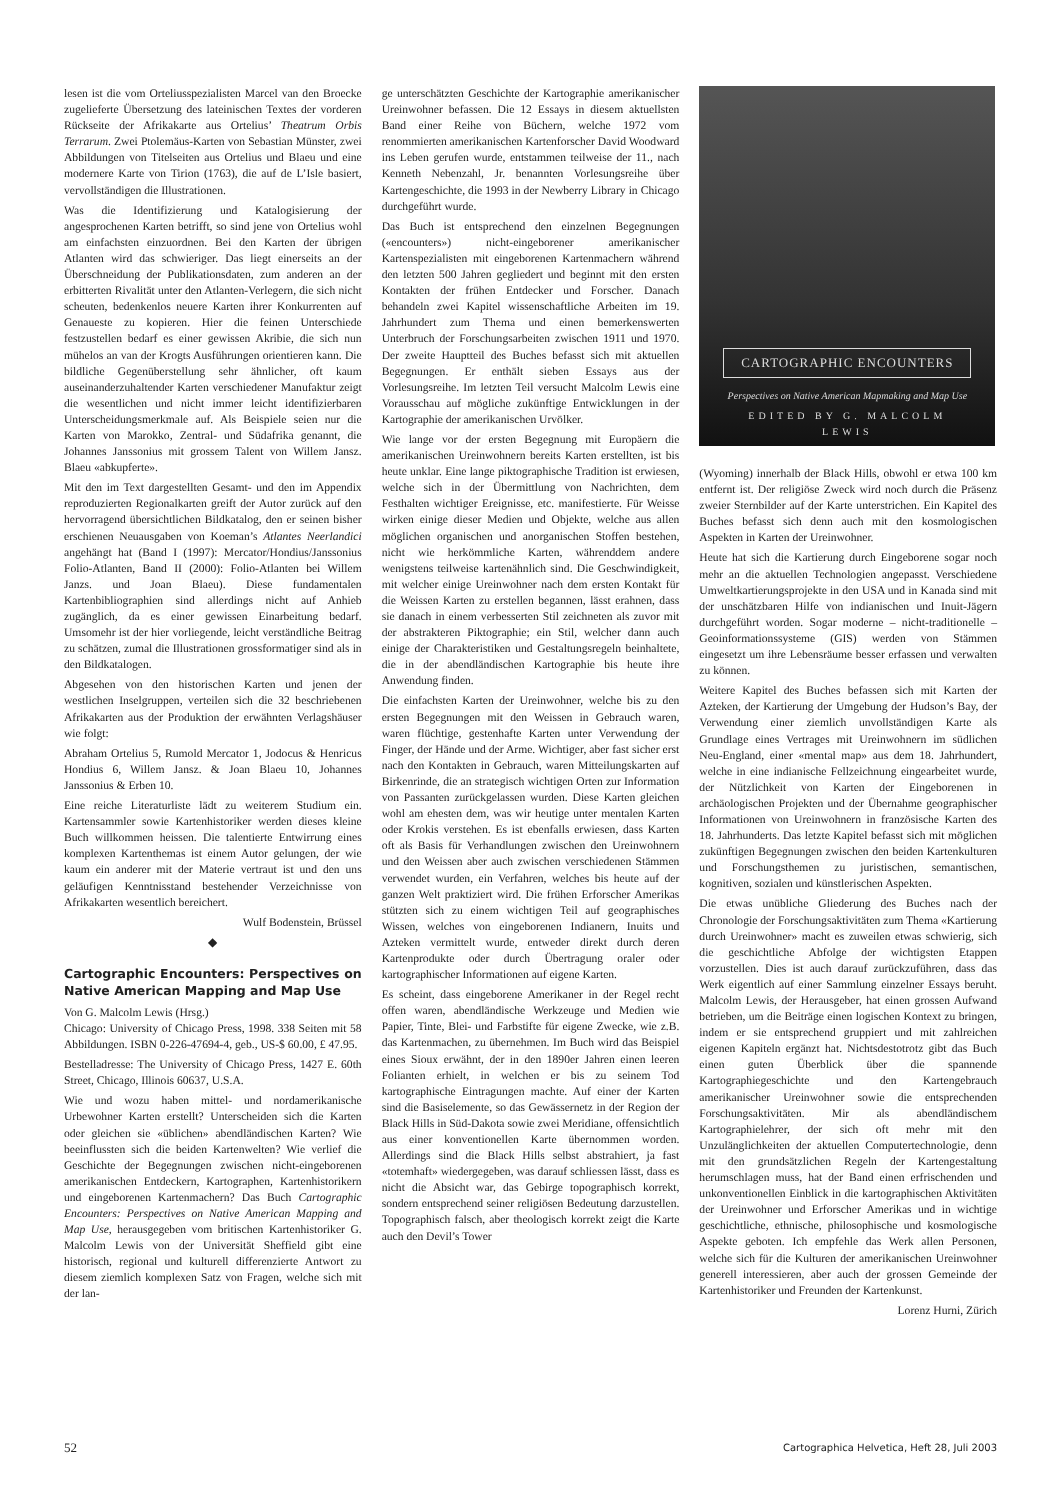lesen ist die vom Orteliusspezialisten Marcel van den Broecke zugelieferte Übersetzung des lateinischen Textes der vorderen Rückseite der Afrikakarte aus Ortelius’ Theatrum Orbis Terrarum. Zwei Ptolemäus-Karten von Sebastian Münster, zwei Abbildungen von Titelseiten aus Ortelius und Blaeu und eine modernere Karte von Tirion (1763), die auf de L’Isle basiert, vervollständigen die Illustrationen.
Was die Identifizierung und Katalogisierung der angesprochenen Karten betrifft, so sind jene von Ortelius wohl am einfachsten einzuordnen. Bei den Karten der übrigen Atlanten wird das schwieriger. Das liegt einerseits an der Überschneidung der Publikationsdaten, zum anderen an der erbitterten Rivalität unter den Atlanten-Verlegern, die sich nicht scheuten, bedenkenlos neuere Karten ihrer Konkurrenten auf Genaueste zu kopieren. Hier die feinen Unterschiede festzustellen bedarf es einer gewissen Akribie, die sich nun mühelos an van der Krogts Ausführungen orientieren kann. Die bildliche Gegenüberstellung sehr ähnlicher, oft kaum auseinanderzuhaltender Karten verschiedener Manufaktur zeigt die wesentlichen und nicht immer leicht identifizierbaren Unterscheidungsmerkmale auf. Als Beispiele seien nur die Karten von Marokko, Zentral- und Südafrika genannt, die Johannes Janssonius mit grossem Talent von Willem Jansz. Blaeu «abkupferte».
Mit den im Text dargestellten Gesamt- und den im Appendix reproduzierten Regionalkarten greift der Autor zurück auf den hervorragend übersichtlichen Bildkatalog, den er seinen bisher erschienen Neuausgaben von Koeman’s Atlantes Neerlandici angehängt hat (Band I (1997): Mercator/Hondius/Janssonius Folio-Atlanten, Band II (2000): Folio-Atlanten bei Willem Janzs. und Joan Blaeu). Diese fundamentalen Kartenbibliographien sind allerdings nicht auf Anhieb zugänglich, da es einer gewissen Einarbeitung bedarf. Umsomehr ist der hier vorliegende, leicht verständliche Beitrag zu schätzen, zumal die Illustrationen grossformatiger sind als in den Bildkatalogen.
Abgesehen von den historischen Karten und jenen der westlichen Inselgruppen, verteilen sich die 32 beschriebenen Afrikakarten aus der Produktion der erwähnten Verlagshäuser wie folgt:
Abraham Ortelius 5, Rumold Mercator 1, Jodocus & Henricus Hondius 6, Willem Jansz. & Joan Blaeu 10, Johannes Janssonius & Erben 10.
Eine reiche Literaturliste lädt zu weiterem Studium ein. Kartensammler sowie Kartenhistoriker werden dieses kleine Buch willkommen heissen. Die talentierte Entwirrung eines komplexen Kartenthemas ist einem Autor gelungen, der wie kaum ein anderer mit der Materie vertraut ist und den uns geläufigen Kenntnisstand bestehender Verzeichnisse von Afrikakarten wesentlich bereichert.
Wulf Bodenstein, Brüssel
◆
Cartographic Encounters: Perspectives on Native American Mapping and Map Use
Von G. Malcolm Lewis (Hrsg.)
Chicago: University of Chicago Press, 1998. 338 Seiten mit 58 Abbildungen. ISBN 0-226-47694-4, geb., US-$ 60.00, £ 47.95.
Bestelladresse: The University of Chicago Press, 1427 E. 60th Street, Chicago, Illinois 60637, U.S.A.
Wie und wozu haben mittel- und nordamerikanische Urbewohner Karten erstellt? Unterscheiden sich die Karten oder gleichen sie «üblichen» abendländischen Karten? Wie beeinflussten sich die beiden Kartenwelten? Wie verlief die Geschichte der Begegnungen zwischen nicht-eingeborenen amerikanischen Entdeckern, Kartographen, Kartenhistorikern und eingeborenen Kartenmachern? Das Buch Cartographic Encounters: Perspectives on Native American Mapping and Map Use, herausgegeben vom britischen Kartenhistoriker G. Malcolm Lewis von der Universität Sheffield gibt eine historisch, regional und kulturell differenzierte Antwort zu diesem ziemlich komplexen Satz von Fragen, welche sich mit der lan-
ge unterschätzten Geschichte der Kartographie amerikanischer Ureinwohner befassen. Die 12 Essays in diesem aktuellsten Band einer Reihe von Büchern, welche 1972 vom renommierten amerikanischen Kartenforscher David Woodward ins Leben gerufen wurde, entstammen teilweise der 11., nach Kenneth Nebenzahl, Jr. benannten Vorlesungsreihe über Kartengeschichte, die 1993 in der Newberry Library in Chicago durchgeführt wurde.
Das Buch ist entsprechend den einzelnen Begegnungen («encounters») nicht-eingeborener amerikanischer Kartenspezialisten mit eingeborenen Kartenmachern während den letzten 500 Jahren gegliedert und beginnt mit den ersten Kontakten der frühen Entdecker und Forscher. Danach behandeln zwei Kapitel wissenschaftliche Arbeiten im 19. Jahrhundert zum Thema und einen bemerkenswerten Unterbruch der Forschungsarbeiten zwischen 1911 und 1970. Der zweite Hauptteil des Buches befasst sich mit aktuellen Begegnungen. Er enthält sieben Essays aus der Vorlesungsreihe. Im letzten Teil versucht Malcolm Lewis eine Vorausschau auf mögliche zukünftige Entwicklungen in der Kartographie der amerikanischen Urvölker.
Wie lange vor der ersten Begegnung mit Europäern die amerikanischen Ureinwohnern bereits Karten erstellten, ist bis heute unklar. Eine lange piktographische Tradition ist erwiesen, welche sich in der Übermittlung von Nachrichten, dem Festhalten wichtiger Ereignisse, etc. manifestierte. Für Weisse wirken einige dieser Medien und Objekte, welche aus allen möglichen organischen und anorganischen Stoffen bestehen, nicht wie herkömmliche Karten, währenddem andere wenigstens teilweise kartenähnlich sind. Die Geschwindigkeit, mit welcher einige Ureinwohner nach dem ersten Kontakt für die Weissen Karten zu erstellen begannen, lässt erahnen, dass sie danach in einem verbesserten Stil zeichneten als zuvor mit der abstrakteren Piktographie; ein Stil, welcher dann auch einige der Charakteristiken und Gestaltungsregeln beinhaltete, die in der abendländischen Kartographie bis heute ihre Anwendung finden.
Die einfachsten Karten der Ureinwohner, welche bis zu den ersten Begegnungen mit den Weissen in Gebrauch waren, waren flüchtige, gestenhafte Karten unter Verwendung der Finger, der Hände und der Arme. Wichtiger, aber fast sicher erst nach den Kontakten in Gebrauch, waren Mitteilungskarten auf Birkenrinde, die an strategisch wichtigen Orten zur Information von Passanten zurückgelassen wurden. Diese Karten gleichen wohl am ehesten dem, was wir heutige unter mentalen Karten oder Krokis verstehen. Es ist ebenfalls erwiesen, dass Karten oft als Basis für Verhandlungen zwischen den Ureinwohnern und den Weissen aber auch zwischen verschiedenen Stämmen verwendet wurden, ein Verfahren, welches bis heute auf der ganzen Welt praktiziert wird. Die frühen Erforscher Amerikas stützten sich zu einem wichtigen Teil auf geographisches Wissen, welches von eingeborenen Indianern, Inuits und Azteken vermittelt wurde, entweder direkt durch deren Kartenprodukte oder durch Übertragung oraler oder kartographischer Informationen auf eigene Karten.
Es scheint, dass eingeborene Amerikaner in der Regel recht offen waren, abendländische Werkzeuge und Medien wie Papier, Tinte, Blei- und Farbstifte für eigene Zwecke, wie z.B. das Kartenmachen, zu übernehmen. Im Buch wird das Beispiel eines Sioux erwähnt, der in den 1890er Jahren einen leeren Folianten erhielt, in welchen er bis zu seinem Tod kartographische Eintragungen machte. Auf einer der Karten sind die Basiselemente, so das Gewässernetz in der Region der Black Hills in Süd-Dakota sowie zwei Meridiane, offensichtlich aus einer konventionellen Karte übernommen worden. Allerdings sind die Black Hills selbst abstrahiert, ja fast «totemhaft» wiedergegeben, was darauf schliessen lässt, dass es nicht die Absicht war, das Gebirge topographisch korrekt, sondern entsprechend seiner religiösen Bedeutung darzustellen. Topographisch falsch, aber theologisch korrekt zeigt die Karte auch den Devil’s Tower
CARTOGRAPHIC ENCOUNTERS
Perspectives on Native American Mapmaking and Map Use
EDITED BY G. MALCOLM LEWIS
(Wyoming) innerhalb der Black Hills, obwohl er etwa 100 km entfernt ist. Der religiöse Zweck wird noch durch die Präsenz zweier Sternbilder auf der Karte unterstrichen. Ein Kapitel des Buches befasst sich denn auch mit den kosmologischen Aspekten in Karten der Ureinwohner.
Heute hat sich die Kartierung durch Eingeborene sogar noch mehr an die aktuellen Technologien angepasst. Verschiedene Umweltkartierungsprojekte in den USA und in Kanada sind mit der unschätzbaren Hilfe von indianischen und Inuit-Jägern durchgeführt worden. Sogar moderne – nicht-traditionelle – Geoinformationssysteme (GIS) werden von Stämmen eingesetzt um ihre Lebensräume besser erfassen und verwalten zu können.
Weitere Kapitel des Buches befassen sich mit Karten der Azteken, der Kartierung der Umgebung der Hudson’s Bay, der Verwendung einer ziemlich unvollständigen Karte als Grundlage eines Vertrages mit Ureinwohnern im südlichen Neu-England, einer «mental map» aus dem 18. Jahrhundert, welche in eine indianische Fellzeichnung eingearbeitet wurde, der Nützlichkeit von Karten der Eingeborenen in archäologischen Projekten und der Übernahme geographischer Informationen von Ureinwohnern in französische Karten des 18. Jahrhunderts. Das letzte Kapitel befasst sich mit möglichen zukünftigen Begegnungen zwischen den beiden Kartenkulturen und Forschungsthemen zu juristischen, semantischen, kognitiven, sozialen und künstlerischen Aspekten.
Die etwas unübliche Gliederung des Buches nach der Chronologie der Forschungsaktivitäten zum Thema «Kartierung durch Ureinwohner» macht es zuweilen etwas schwierig, sich die geschichtliche Abfolge der wichtigsten Etappen vorzustellen. Dies ist auch darauf zurückzuführen, dass das Werk eigentlich auf einer Sammlung einzelner Essays beruht. Malcolm Lewis, der Herausgeber, hat einen grossen Aufwand betrieben, um die Beiträge einen logischen Kontext zu bringen, indem er sie entsprechend gruppiert und mit zahlreichen eigenen Kapiteln ergänzt hat. Nichtsdestotrotz gibt das Buch einen guten Überblick über die spannende Kartographiegeschichte und den Kartengebrauch amerikanischer Ureinwohner sowie die entsprechenden Forschungsaktivitäten. Mir als abendländischem Kartographielehrer, der sich oft mehr mit den Unzulänglichkeiten der aktuellen Computertechnologie, denn mit den grundsätzlichen Regeln der Kartengestaltung herumschlagen muss, hat der Band einen erfrischenden und unkonventionellen Einblick in die kartographischen Aktivitäten der Ureinwohner und Erforscher Amerikas und in wichtige geschichtliche, ethnische, philosophische und kosmologische Aspekte geboten. Ich empfehle das Werk allen Personen, welche sich für die Kulturen der amerikanischen Ureinwohner generell interessieren, aber auch der grossen Gemeinde der Kartenhistoriker und Freunden der Kartenkunst.
Lorenz Hurni, Zürich
52 Cartographica Helvetica, Heft 28, Juli 2003